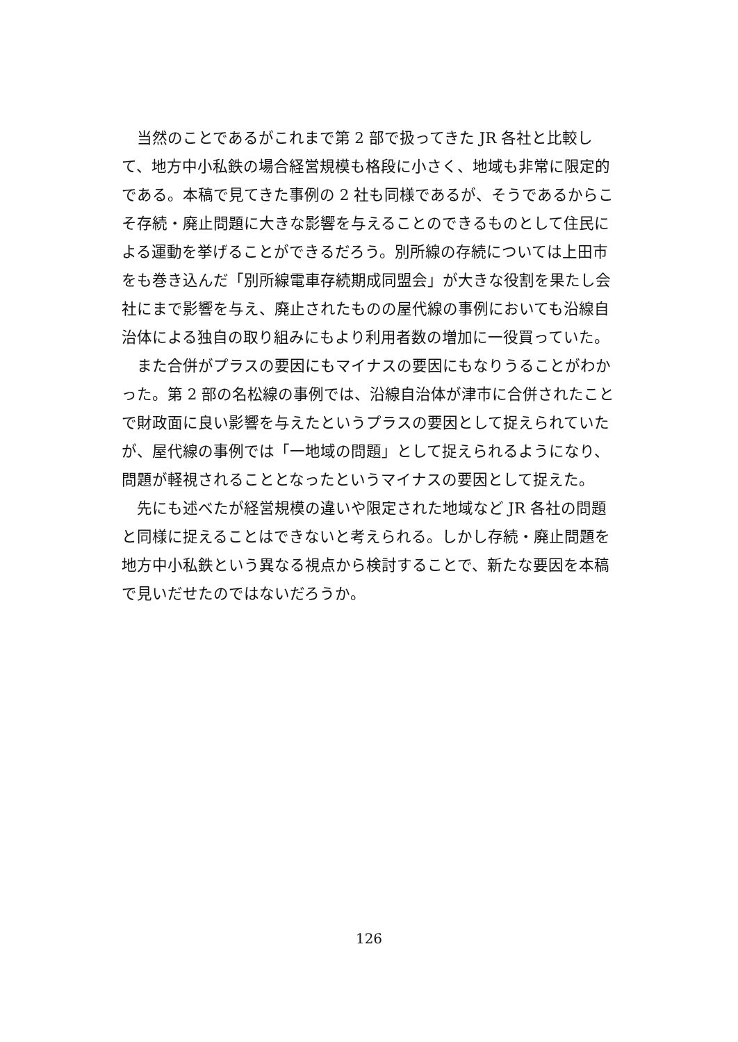当然のことであるがこれまで第 2 部で扱ってきた JR 各社と比較して、地方中小私鉄の場合経営規模も格段に小さく、地域も非常に限定的である。本稿で見てきた事例の 2 社も同様であるが、そうであるからこそ存続・廃止問題に大きな影響を与えることのできるものとして住民による運動を挙げることができるだろう。別所線の存続については上田市をも巻き込んだ「別所線電車存続期成同盟会」が大きな役割を果たし会社にまで影響を与え、廃止されたものの屋代線の事例においても沿線自治体による独自の取り組みにもより利用者数の増加に一役買っていた。
また合併がプラスの要因にもマイナスの要因にもなりうることがわかった。第 2 部の名松線の事例では、沿線自治体が津市に合併されたことで財政面に良い影響を与えたというプラスの要因として捉えられていたが、屋代線の事例では「一地域の問題」として捉えられるようになり、問題が軽視されることとなったというマイナスの要因として捉えた。
先にも述べたが経営規模の違いや限定された地域など JR 各社の問題と同様に捉えることはできないと考えられる。しかし存続・廃止問題を地方中小私鉄という異なる視点から検討することで、新たな要因を本稿で見いだせたのではないだろうか。
126